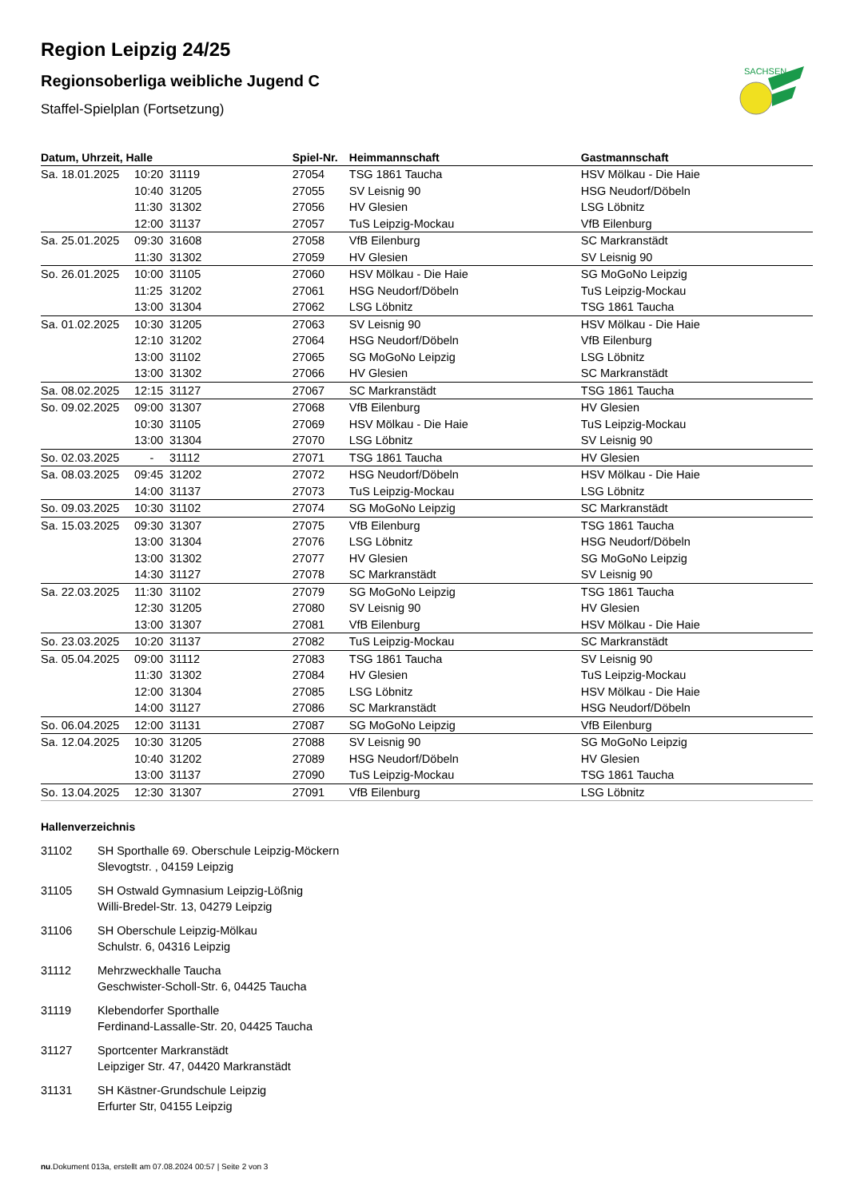SACHSEN
Region Leipzig 24/25
Regionsoberliga weibliche Jugend C
Staffel-Spielplan (Fortsetzung)
| Datum, Uhrzeit, Halle | | | Spiel-Nr. | Heimmannschaft | Gastmannschaft |
| --- | --- | --- | --- | --- | --- |
| Sa. 18.01.2025 | 10:20 | 31119 | 27054 | TSG 1861 Taucha | HSV Mölkau - Die Haie |
| | 10:40 | 31205 | 27055 | SV Leisnig 90 | HSG Neudorf/Döbeln |
| | 11:30 | 31302 | 27056 | HV Glesien | LSG Löbnitz |
| | 12:00 | 31137 | 27057 | TuS Leipzig-Mockau | VfB Eilenburg |
| Sa. 25.01.2025 | 09:30 | 31608 | 27058 | VfB Eilenburg | SC Markranstädt |
| | 11:30 | 31302 | 27059 | HV Glesien | SV Leisnig 90 |
| So. 26.01.2025 | 10:00 | 31105 | 27060 | HSV Mölkau - Die Haie | SG MoGoNo Leipzig |
| | 11:25 | 31202 | 27061 | HSG Neudorf/Döbeln | TuS Leipzig-Mockau |
| | 13:00 | 31304 | 27062 | LSG Löbnitz | TSG 1861 Taucha |
| Sa. 01.02.2025 | 10:30 | 31205 | 27063 | SV Leisnig 90 | HSV Mölkau - Die Haie |
| | 12:10 | 31202 | 27064 | HSG Neudorf/Döbeln | VfB Eilenburg |
| | 13:00 | 31102 | 27065 | SG MoGoNo Leipzig | LSG Löbnitz |
| | 13:00 | 31302 | 27066 | HV Glesien | SC Markranstädt |
| Sa. 08.02.2025 | 12:15 | 31127 | 27067 | SC Markranstädt | TSG 1861 Taucha |
| So. 09.02.2025 | 09:00 | 31307 | 27068 | VfB Eilenburg | HV Glesien |
| | 10:30 | 31105 | 27069 | HSV Mölkau - Die Haie | TuS Leipzig-Mockau |
| | 13:00 | 31304 | 27070 | LSG Löbnitz | SV Leisnig 90 |
| So. 02.03.2025 | - | 31112 | 27071 | TSG 1861 Taucha | HV Glesien |
| Sa. 08.03.2025 | 09:45 | 31202 | 27072 | HSG Neudorf/Döbeln | HSV Mölkau - Die Haie |
| | 14:00 | 31137 | 27073 | TuS Leipzig-Mockau | LSG Löbnitz |
| So. 09.03.2025 | 10:30 | 31102 | 27074 | SG MoGoNo Leipzig | SC Markranstädt |
| Sa. 15.03.2025 | 09:30 | 31307 | 27075 | VfB Eilenburg | TSG 1861 Taucha |
| | 13:00 | 31304 | 27076 | LSG Löbnitz | HSG Neudorf/Döbeln |
| | 13:00 | 31302 | 27077 | HV Glesien | SG MoGoNo Leipzig |
| | 14:30 | 31127 | 27078 | SC Markranstädt | SV Leisnig 90 |
| Sa. 22.03.2025 | 11:30 | 31102 | 27079 | SG MoGoNo Leipzig | TSG 1861 Taucha |
| | 12:30 | 31205 | 27080 | SV Leisnig 90 | HV Glesien |
| | 13:00 | 31307 | 27081 | VfB Eilenburg | HSV Mölkau - Die Haie |
| So. 23.03.2025 | 10:20 | 31137 | 27082 | TuS Leipzig-Mockau | SC Markranstädt |
| Sa. 05.04.2025 | 09:00 | 31112 | 27083 | TSG 1861 Taucha | SV Leisnig 90 |
| | 11:30 | 31302 | 27084 | HV Glesien | TuS Leipzig-Mockau |
| | 12:00 | 31304 | 27085 | LSG Löbnitz | HSV Mölkau - Die Haie |
| | 14:00 | 31127 | 27086 | SC Markranstädt | HSG Neudorf/Döbeln |
| So. 06.04.2025 | 12:00 | 31131 | 27087 | SG MoGoNo Leipzig | VfB Eilenburg |
| Sa. 12.04.2025 | 10:30 | 31205 | 27088 | SV Leisnig 90 | SG MoGoNo Leipzig |
| | 10:40 | 31202 | 27089 | HSG Neudorf/Döbeln | HV Glesien |
| | 13:00 | 31137 | 27090 | TuS Leipzig-Mockau | TSG 1861 Taucha |
| So. 13.04.2025 | 12:30 | 31307 | 27091 | VfB Eilenburg | LSG Löbnitz |
Hallenverzeichnis
31102 SH Sporthalle 69. Oberschule Leipzig-Möckern
Slevogtstr. , 04159 Leipzig
31105 SH Ostwald Gymnasium Leipzig-Lößnig
Willi-Bredel-Str. 13, 04279 Leipzig
31106 SH Oberschule Leipzig-Mölkau
Schulstr. 6, 04316 Leipzig
31112 Mehrzweckhalle Taucha
Geschwister-Scholl-Str. 6, 04425 Taucha
31119 Klebendorfer Sporthalle
Ferdinand-Lassalle-Str. 20, 04425 Taucha
31127 Sportcenter Markranstädt
Leipziger Str. 47, 04420 Markranstädt
31131 SH Kästner-Grundschule Leipzig
Erfurter Str, 04155 Leipzig
nu.Dokument 013a, erstellt am 07.08.2024 00:57 | Seite 2 von 3